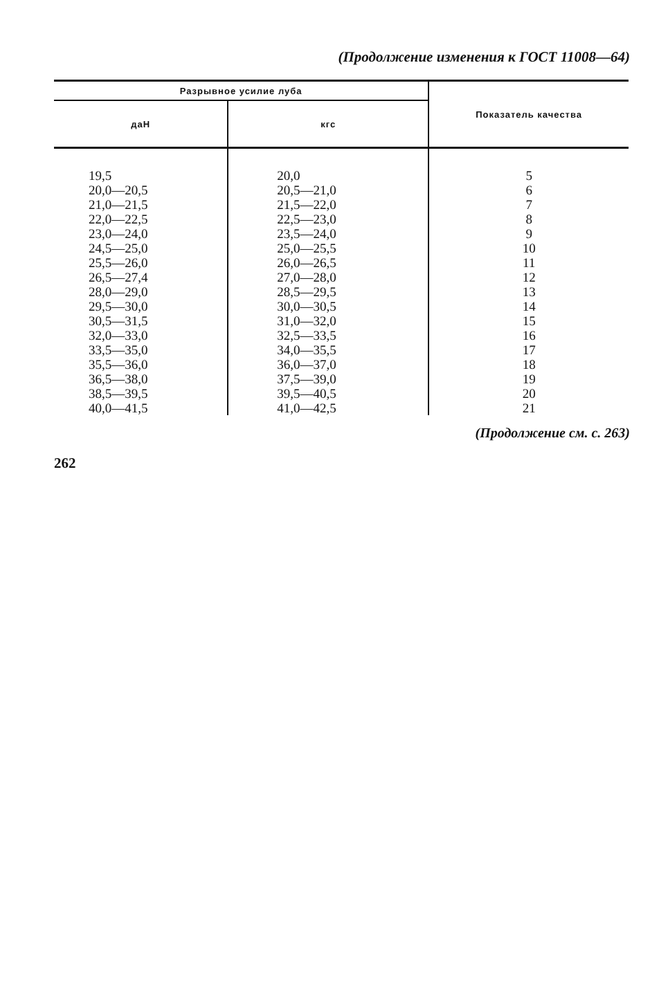(Продолжение изменения к ГОСТ 11008—64)
| Разрывное усилие луба | | Показатель качества |
| --- | --- | --- |
| даН | кгс | |
| 19,5 | 20,0 | 5 |
| 20,0—20,5 | 20,5—21,0 | 6 |
| 21,0—21,5 | 21,5—22,0 | 7 |
| 22,0—22,5 | 22,5—23,0 | 8 |
| 23,0—24,0 | 23,5—24,0 | 9 |
| 24,5—25,0 | 25,0—25,5 | 10 |
| 25,5—26,0 | 26,0—26,5 | 11 |
| 26,5—27,4 | 27,0—28,0 | 12 |
| 28,0—29,0 | 28,5—29,5 | 13 |
| 29,5—30,0 | 30,0—30,5 | 14 |
| 30,5—31,5 | 31,0—32,0 | 15 |
| 32,0—33,0 | 32,5—33,5 | 16 |
| 33,5—35,0 | 34,0—35,5 | 17 |
| 35,5—36,0 | 36,0—37,0 | 18 |
| 36,5—38,0 | 37,5—39,0 | 19 |
| 38,5—39,5 | 39,5—40,5 | 20 |
| 40,0—41,5 | 41,0—42,5 | 21 |
(Продолжение см. с. 263)
262